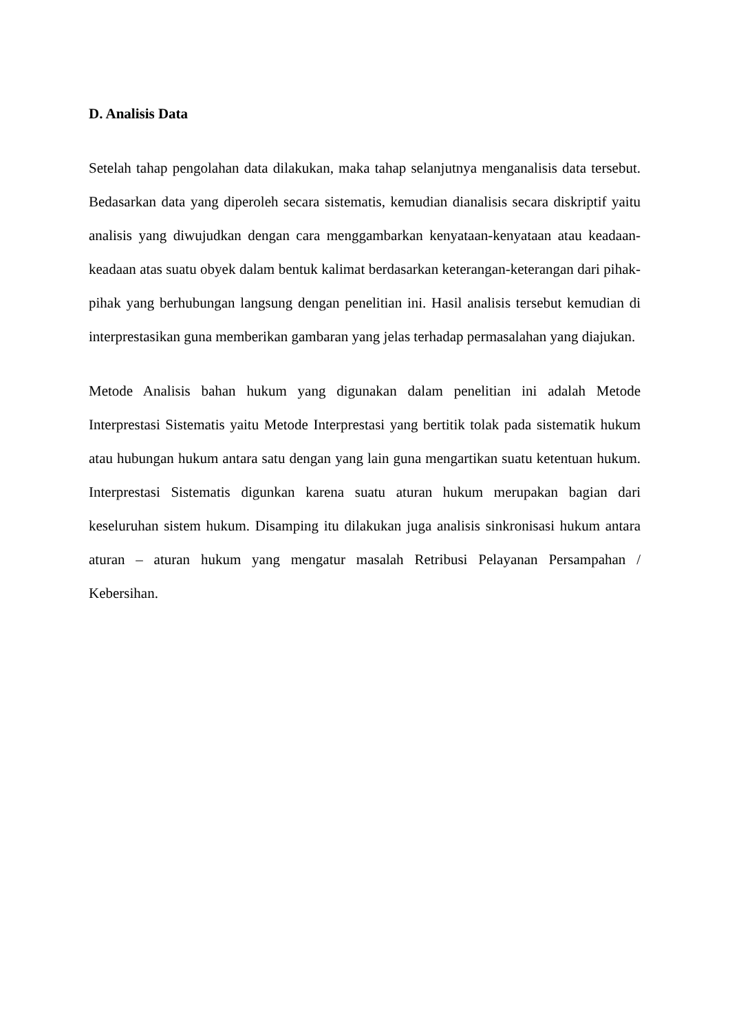D. Analisis Data
Setelah tahap pengolahan data dilakukan, maka tahap selanjutnya menganalisis data tersebut. Bedasarkan data yang diperoleh secara sistematis, kemudian dianalisis secara diskriptif yaitu analisis yang diwujudkan dengan cara menggambarkan kenyataan-kenyataan atau keadaan-keadaan atas suatu obyek dalam bentuk kalimat berdasarkan keterangan-keterangan dari pihak-pihak yang berhubungan langsung dengan penelitian ini. Hasil analisis tersebut kemudian di interprestasikan guna memberikan gambaran yang jelas terhadap permasalahan yang diajukan.
Metode Analisis bahan hukum yang digunakan dalam penelitian ini adalah Metode Interprestasi Sistematis yaitu Metode Interprestasi yang bertitik tolak pada sistematik hukum atau hubungan hukum antara satu dengan yang lain guna mengartikan suatu ketentuan hukum. Interprestasi Sistematis digunkan karena suatu aturan hukum merupakan bagian dari keseluruhan sistem hukum. Disamping itu dilakukan juga analisis sinkronisasi hukum antara aturan – aturan hukum yang mengatur masalah Retribusi Pelayanan Persampahan / Kebersihan.